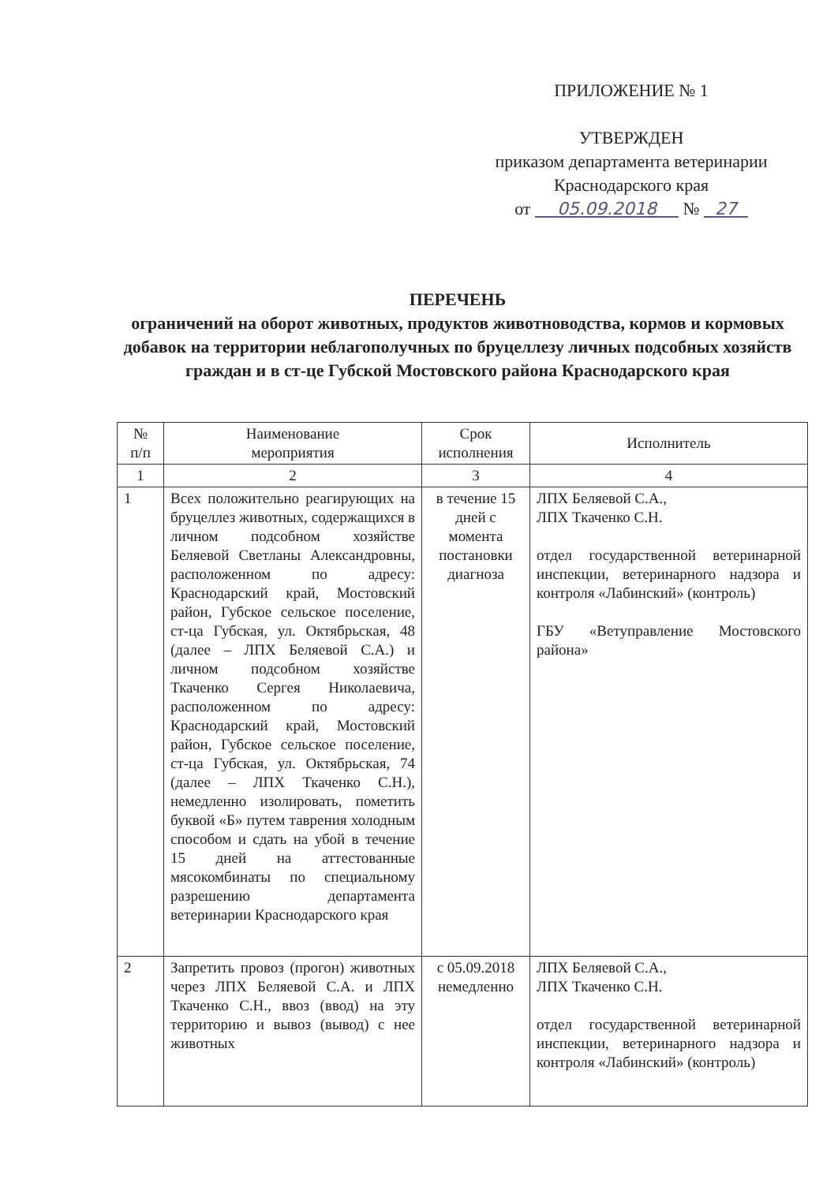ПРИЛОЖЕНИЕ № 1
УТВЕРЖДЕН
приказом департамента ветеринарии
Краснодарского края
от 05.09.2018 № 27
ПЕРЕЧЕНЬ
ограничений на оборот животных, продуктов животноводства, кормов и кормовых добавок на территории неблагополучных по бруцеллезу личных подсобных хозяйств граждан и в ст-це Губской Мостовского района Краснодарского края
| № п/п | Наименование мероприятия | Срок исполнения | Исполнитель |
| --- | --- | --- | --- |
| 1 | 2 | 3 | 4 |
| 1 | Всех положительно реагирующих на бруцеллез животных, содержащихся в личном подсобном хозяйстве Беляевой Светланы Александровны, расположенном по адресу: Краснодарский край, Мостовский район, Губское сельское поселение, ст-ца Губская, ул. Октябрьская, 48 (далее – ЛПХ Беляевой С.А.) и личном подсобном хозяйстве Ткаченко Сергея Николаевича, расположенном по адресу: Краснодарский край, Мостовский район, Губское сельское поселение, ст-ца Губская, ул. Октябрьская, 74 (далее – ЛПХ Ткаченко С.Н.), немедленно изолировать, пометить буквой «Б» путем таврения холодным способом и сдать на убой в течение 15 дней на аттестованные мясокомбинаты по специальному разрешению департамента ветеринарии Краснодарского края | в течение 15 дней с момента постановки диагноза | ЛПХ Беляевой С.А., ЛПХ Ткаченко С.Н. отдел государственной ветеринарной инспекции, ветеринарного надзора и контроля «Лабинский» (контроль) ГБУ «Ветуправление Мостовского района» |
| 2 | Запретить провоз (прогон) животных через ЛПХ Беляевой С.А. и ЛПХ Ткаченко С.Н., ввоз (ввод) на эту территорию и вывоз (вывод) с нее животных | с 05.09.2018 немедленно | ЛПХ Беляевой С.А., ЛПХ Ткаченко С.Н. отдел государственной ветеринарной инспекции, ветеринарного надзора и контроля «Лабинский» (контроль) |